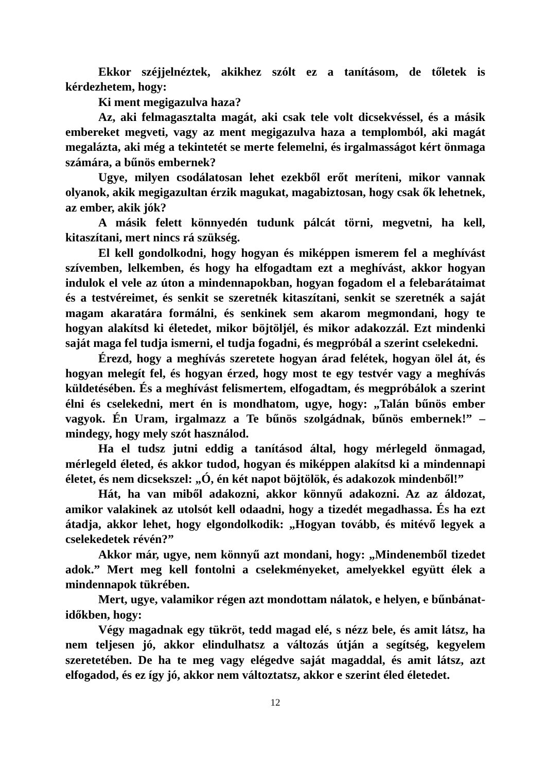Ekkor széjjelnéztek, akikhez szólt ez a tanításom, de tőletek is kérdezhetem, hogy:
Ki ment megigazulva haza?
Az, aki felmagasztalta magát, aki csak tele volt dicsekvéssel, és a másik embereket megveti, vagy az ment megigazulva haza a templomból, aki magát megalázta, aki még a tekintetét se merte felemelni, és irgalmasságot kért önmaga számára, a bűnös embernek?
Ugye, milyen csodálatosan lehet ezekből erőt meríteni, mikor vannak olyanok, akik megigazultan érzik magukat, magabiztosan, hogy csak ők lehetnek, az ember, akik jók?
A másik felett könnyedén tudunk pálcát törni, megvetni, ha kell, kitaszítani, mert nincs rá szükség.
El kell gondolkodni, hogy hogyan és miképpen ismerem fel a meghívást szívemben, lelkemben, és hogy ha elfogadtam ezt a meghívást, akkor hogyan indulok el vele az úton a mindennapokban, hogyan fogadom el a felebarátaimat és a testvéreimet, és senkit se szeretnék kitaszítani, senkit se szeretnék a saját magam akaratára formálni, és senkinek sem akarom megmondani, hogy te hogyan alakítsd ki életedet, mikor böjtöljél, és mikor adakozzál. Ezt mindenki saját maga fel tudja ismerni, el tudja fogadni, és megpróbál a szerint cselekedni.
Érezd, hogy a meghívás szeretete hogyan árad felétek, hogyan ölel át, és hogyan melegít fel, és hogyan érzed, hogy most te egy testvér vagy a meghívás küldetésében. És a meghívást felismertem, elfogadtam, és megpróbálok a szerint élni és cselekedni, mert én is mondhatom, ugye, hogy: „Talán bűnös ember vagyok. Én Uram, irgalmazz a Te bűnös szolgádnak, bűnös embernek!” – mindegy, hogy mely szót használod.
Ha el tudsz jutni eddig a tanításod által, hogy mérlegeld önmagad, mérlegeld életed, és akkor tudod, hogyan és miképpen alakítsd ki a mindennapi életet, és nem dicsekszel: „Ó, én két napot böjtölök, és adakozok mindenből!”
Hát, ha van miből adakozni, akkor könnyű adakozni. Az az áldozat, amikor valakinek az utolsót kell odaadni, hogy a tizedét megadhassa. És ha ezt átadja, akkor lehet, hogy elgondolkodik: „Hogyan tovább, és mitévő legyek a cselekedetek révén?”
Akkor már, ugye, nem könnyű azt mondani, hogy: „Mindenemből tizedet adok.” Mert meg kell fontolni a cselekményeket, amelyekkel együtt élek a mindennapok tükrében.
Mert, ugye, valamikor régen azt mondottam nálatok, e helyen, e bűnbánat-időkben, hogy:
Végy magadnak egy tükröt, tedd magad elé, s nézz bele, és amit látsz, ha nem teljesen jó, akkor elindulhatsz a változás útján a segítség, kegyelem szeretetében. De ha te meg vagy elégedve saját magaddal, és amit látsz, azt elfogadod, és ez így jó, akkor nem változtatsz, akkor e szerint éled életedet.
12